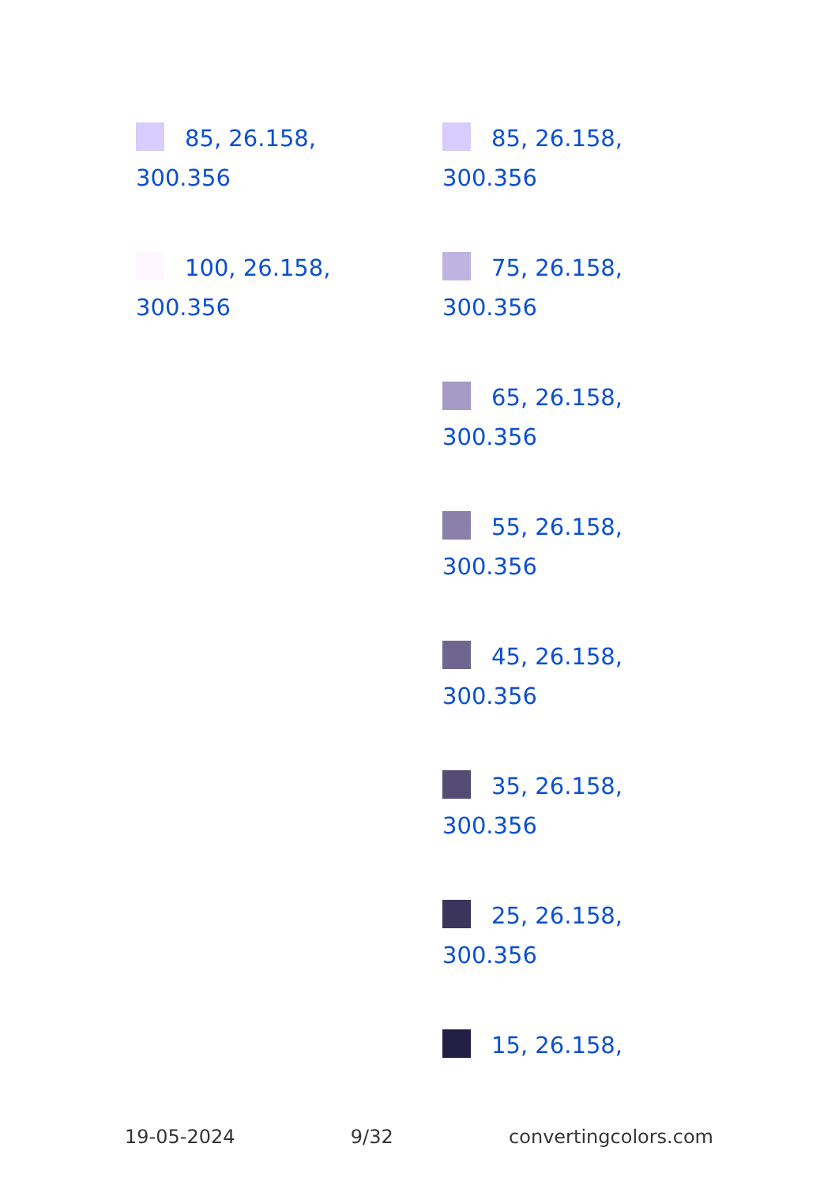85, 26.158, 300.356
100, 26.158, 300.356
85, 26.158, 300.356
75, 26.158, 300.356
65, 26.158, 300.356
55, 26.158, 300.356
45, 26.158, 300.356
35, 26.158, 300.356
25, 26.158, 300.356
15, 26.158,
19-05-2024 9/32 convertingcolors.com